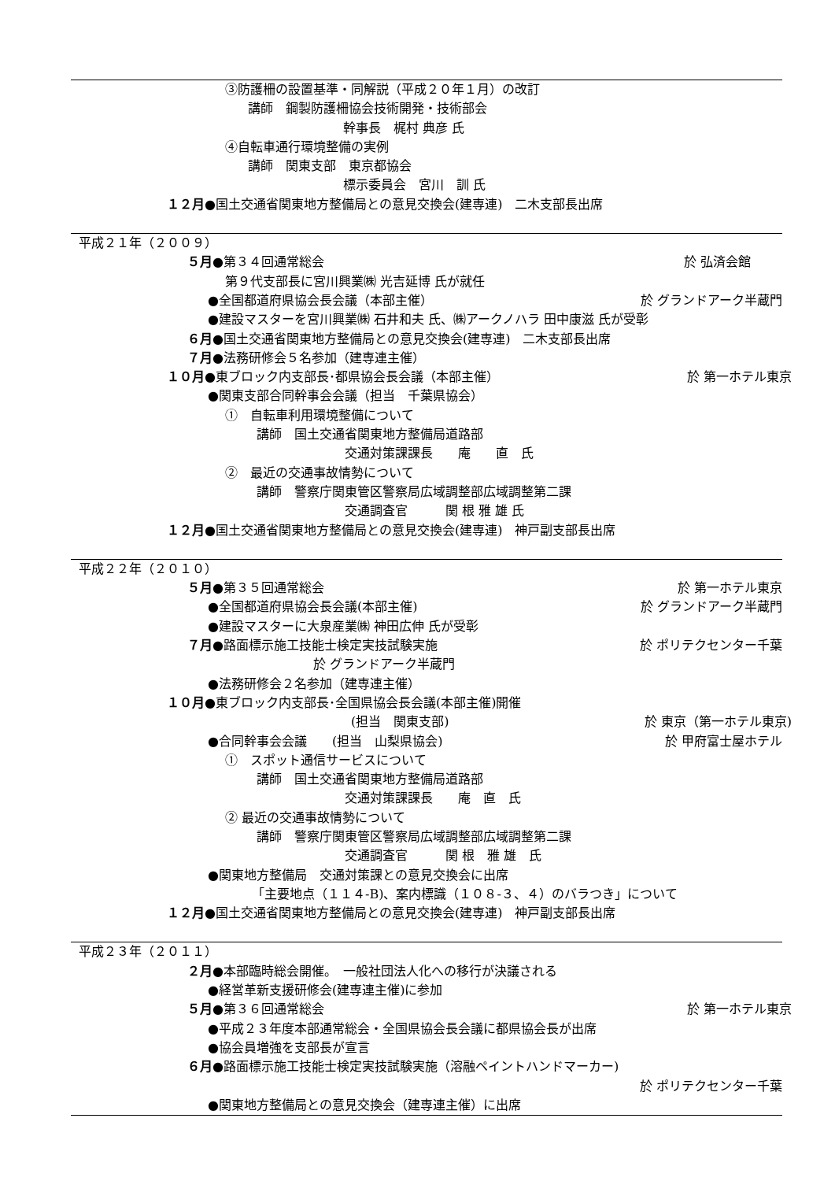③防護柵の設置基準・同解説（平成２０年１月）の改訂
講師　鋼製防護柵協会技術開発・技術部会
幹事長　梶村 典彦 氏
④自転車通行環境整備の実例
講師　関東支部　東京都協会
標示委員会　宮川　訓 氏
１２月●国土交通省関東地方整備局との意見交換会(建専連)　二木支部長出席
平成２１年（２００９）
５月●第３４回通常総会 於 弘済会館
第９代支部長に宮川興業㈱ 光吉延博 氏が就任
●全国都道府県協会長会議（本部主催） 於 グランドアーク半蔵門
●建設マスターを宮川興業㈱ 石井和夫 氏、㈱アークノハラ 田中康滋 氏が受彰
６月●国土交通省関東地方整備局との意見交換会(建専連)　二木支部長出席
７月●法務研修会５名参加（建専連主催）
１０月●東ブロック内支部長･都県協会長会議（本部主催） 於 第一ホテル東京
●関東支部合同幹事会会議（担当　千葉県協会）
①　自転車利用環境整備について
講師　国土交通省関東地方整備局道路部
交通対策課課長　　庵　　直　氏
②　最近の交通事故情勢について
講師　警察庁関東管区警察局広域調整部広域調整第二課
交通調査官　　　関 根 雅 雄 氏
１２月●国土交通省関東地方整備局との意見交換会(建専連)　神戸副支部長出席
平成２２年（２０１０）
５月●第３５回通常総会 於 第一ホテル東京
●全国都道府県協会長会議(本部主催) 於 グランドアーク半蔵門
●建設マスターに大泉産業㈱ 神田広伸 氏が受彰
７月●路面標示施工技能士検定実技試験実施 於 ポリテクセンター千葉
於 グランドアーク半蔵門
●法務研修会２名参加（建専連主催）
１０月●東ブロック内支部長･全国県協会長会議(本部主催)開催
(担当　関東支部) 於 東京（第一ホテル東京)
●合同幹事会会議　　(担当　山梨県協会) 於 甲府富士屋ホテル
①　スポット通信サービスについて
講師　国土交通省関東地方整備局道路部
交通対策課課長　　庵　直　氏
② 最近の交通事故情勢について
講師　警察庁関東管区警察局広域調整部広域調整第二課
交通調査官　　　関 根　雅 雄　氏
●関東地方整備局　交通対策課との意見交換会に出席
「主要地点（１１４-B)、案内標識（１０８-３、４）のバラつき」について
１２月●国土交通省関東地方整備局との意見交換会(建専連)　神戸副支部長出席
平成２３年（２０１１）
２月●本部臨時総会開催。　一般社団法人化への移行が決議される
●経営革新支援研修会(建専連主催)に参加
５月●第３６回通常総会 於 第一ホテル東京
●平成２３年度本部通常総会・全国県協会長会議に都県協会長が出席
●協会員増強を支部長が宣言
６月●路面標示施工技能士検定実技試験実施（溶融ペイントハンドマーカー)
於 ポリテクセンター千葉
●関東地方整備局との意見交換会（建専連主催）に出席